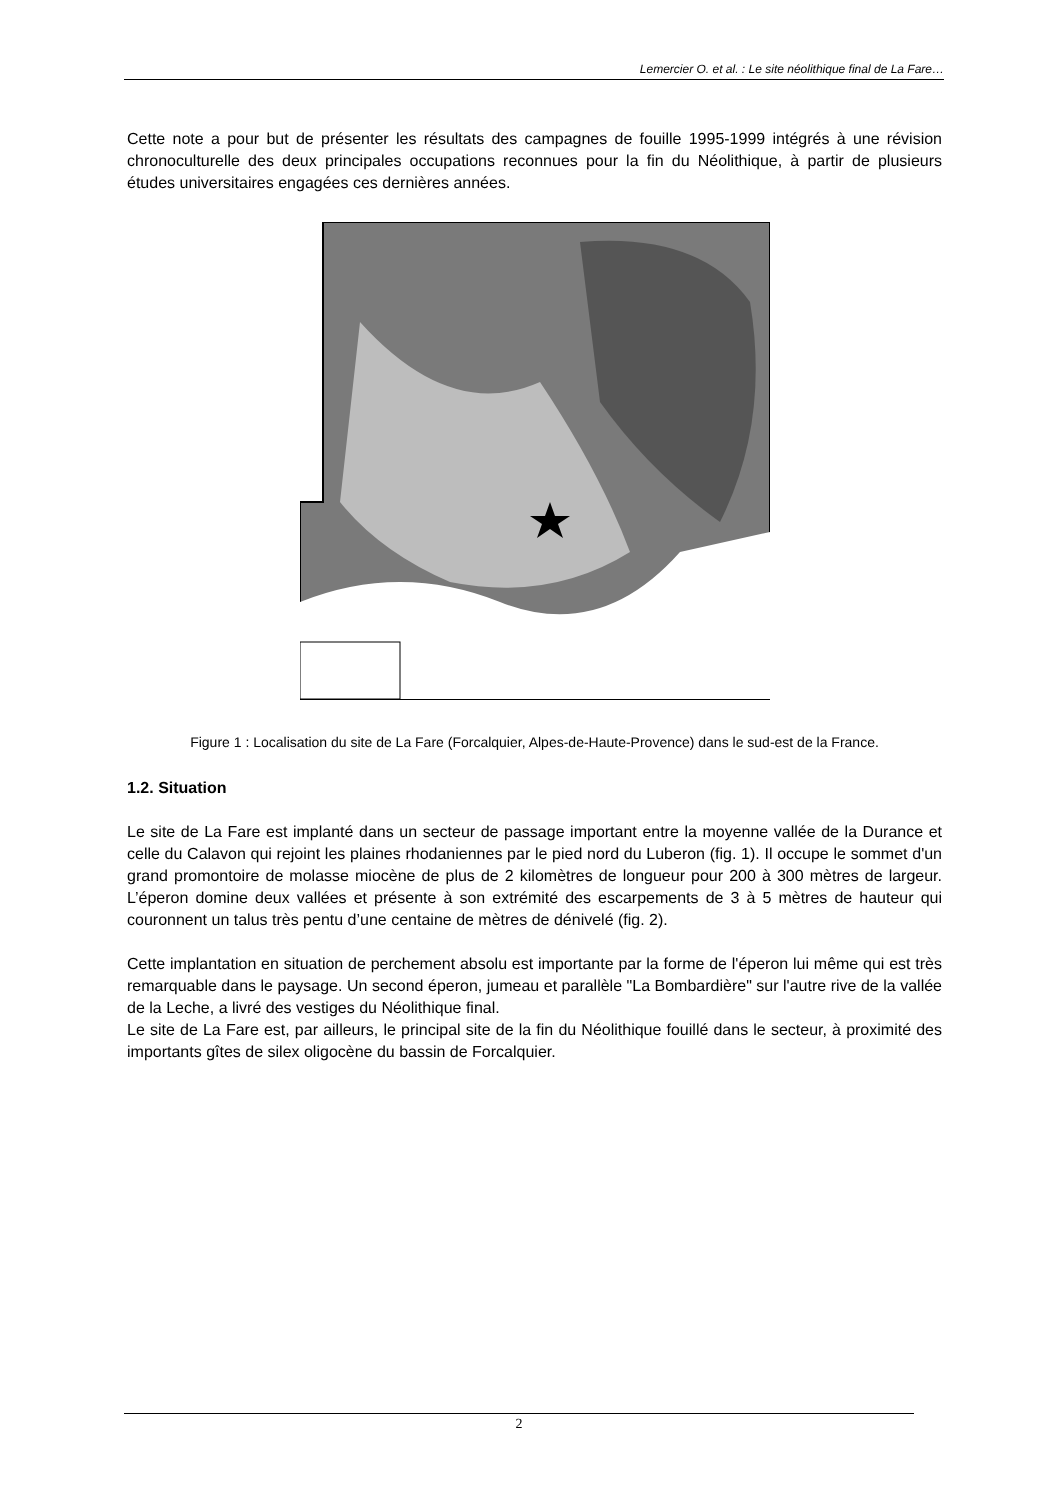Lemercier O. et al. : Le site néolithique final de La Fare…
Cette note a pour but de présenter les résultats des campagnes de fouille 1995-1999 intégrés à une révision chronoculturelle des deux principales occupations reconnues pour la fin du Néolithique, à partir de plusieurs études universitaires engagées ces dernières années.
Figure 1 : Localisation du site de La Fare (Forcalquier, Alpes-de-Haute-Provence) dans le sud-est de la France.
1.2. Situation
Le site de La Fare est implanté dans un secteur de passage important entre la moyenne vallée de la Durance et celle du Calavon qui rejoint les plaines rhodaniennes par le pied nord du Luberon (fig. 1). Il occupe le sommet d'un grand promontoire de molasse miocène de plus de 2 kilomètres de longueur pour 200 à 300 mètres de largeur. L’éperon domine deux vallées et présente à son extrémité des escarpements de 3 à 5 mètres de hauteur qui couronnent un talus très pentu d’une centaine de mètres de dénivelé (fig. 2).
Cette implantation en situation de perchement absolu est importante par la forme de l'éperon lui même qui est très remarquable dans le paysage. Un second éperon, jumeau et parallèle "La Bombardière" sur l'autre rive de la vallée de la Leche, a livré des vestiges du Néolithique final.
Le site de La Fare est, par ailleurs, le principal site de la fin du Néolithique fouillé dans le secteur, à proximité des importants gîtes de silex oligocène du bassin de Forcalquier.
2